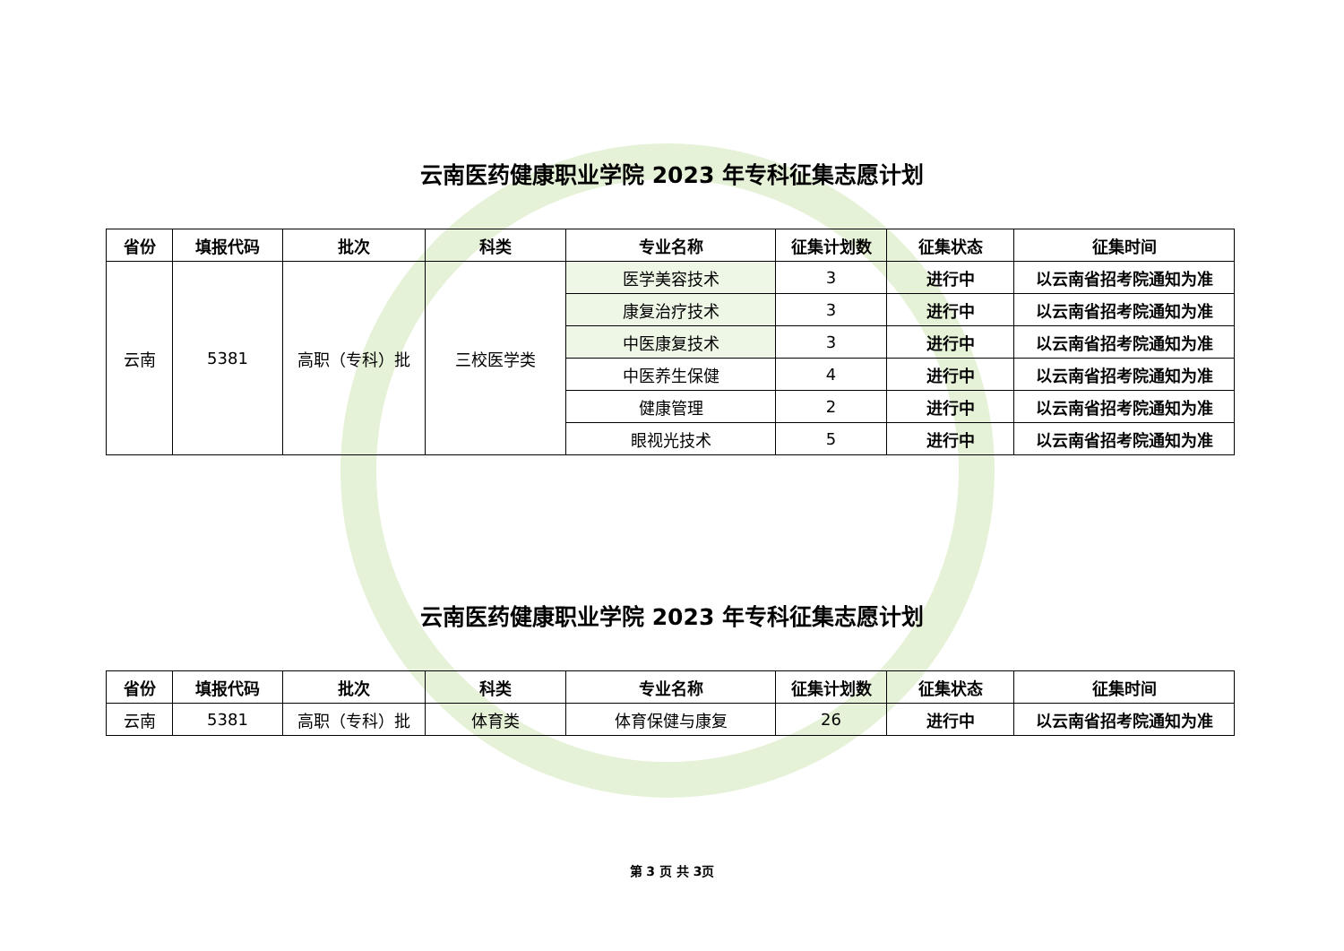云南医药健康职业学院 2023 年专科征集志愿计划
| 省份 | 填报代码 | 批次 | 科类 | 专业名称 | 征集计划数 | 征集状态 | 征集时间 |
| --- | --- | --- | --- | --- | --- | --- | --- |
| 云南 | 5381 | 高职（专科）批 | 三校医学类 | 医学美容技术 | 3 | 进行中 | 以云南省招考院通知为准 |
| | | | | 康复治疗技术 | 3 | 进行中 | 以云南省招考院通知为准 |
| | | | | 中医康复技术 | 3 | 进行中 | 以云南省招考院通知为准 |
| | | | | 中医养生保健 | 4 | 进行中 | 以云南省招考院通知为准 |
| | | | | 健康管理 | 2 | 进行中 | 以云南省招考院通知为准 |
| | | | | 眼视光技术 | 5 | 进行中 | 以云南省招考院通知为准 |
云南医药健康职业学院 2023 年专科征集志愿计划
| 省份 | 填报代码 | 批次 | 科类 | 专业名称 | 征集计划数 | 征集状态 | 征集时间 |
| --- | --- | --- | --- | --- | --- | --- | --- |
| 云南 | 5381 | 高职（专科）批 | 体育类 | 体育保健与康复 | 26 | 进行中 | 以云南省招考院通知为准 |
第 3 页 共 3页